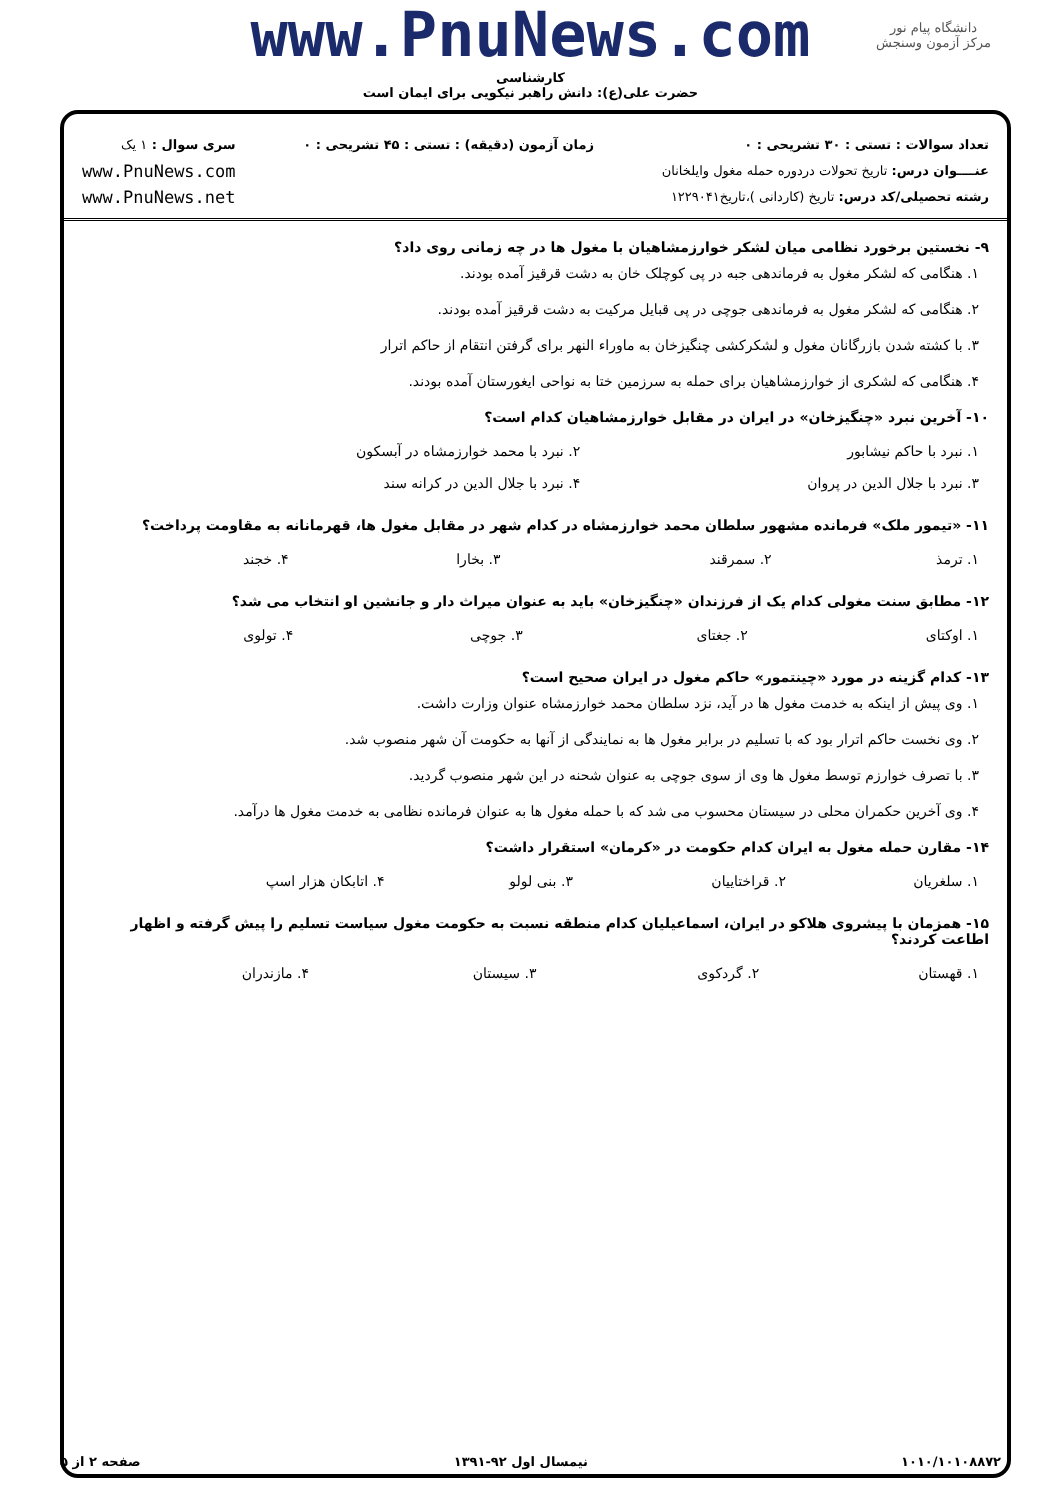دانشگاه پیام نور
مرکز آزمون وسنجش
www.PnuNews.com
کارشناسی
حضرت علی(ع): دانش راهبر نیکویی برای ایمان است
تعداد سوالات : تستی : ۳۰ تشریحی : ۰
عنــــوان درس: تاریخ تحولات دردوره حمله مغول وایلخانان
رشته تحصیلی/کد درس: تاریخ (کاردانی )،تاریخ۱۲۲۹۰۴۱
زمان آزمون (دقیقه) : تستی : ۴۵ تشریحی : ۰
سری سوال : ۱ یک
www.PnuNews.com
www.PnuNews.net
۹- نخستین برخورد نظامی میان لشکر خوارزمشاهیان با مغول ها در چه زمانی روی داد؟
۱. هنگامی که لشکر مغول به فرماندهی جبه در پی کوچلک خان به دشت قرقیز آمده بودند.
۲. هنگامی که لشکر مغول به فرماندهی جوچی در پی قبایل مرکیت به دشت قرقیز آمده بودند.
۳. با کشته شدن بازرگانان مغول و لشکرکشی چنگیزخان به ماوراء النهر برای گرفتن انتقام از حاکم اترار
۴. هنگامی که لشکری از خوارزمشاهیان برای حمله به سرزمین ختا به نواحی ایغورستان آمده بودند.
۱۰- آخرین نبرد «چنگیزخان» در ایران در مقابل خوارزمشاهیان کدام است؟
| ۱. نبرد با حاکم نیشابور | ۲. نبرد با محمد خوارزمشاه در آبسکون |
| ۳. نبرد با جلال الدین در پروان | ۴. نبرد با جلال الدین در کرانه سند |
۱۱- «تیمور ملک» فرمانده مشهور سلطان محمد خوارزمشاه در کدام شهر در مقابل مغول ها، قهرمانانه به مقاومت پرداخت؟
| ۱. ترمذ | ۲. سمرقند | ۳. بخارا | ۴. خجند |
۱۲- مطابق سنت مغولی کدام یک از فرزندان «چنگیزخان» باید به عنوان میراث دار و جانشین او انتخاب می شد؟
| ۱. اوکتای | ۲. جغتای | ۳. جوچی | ۴. تولوی |
۱۳- کدام گزینه در مورد «چینتمور» حاکم مغول در ایران صحیح است؟
۱. وی پیش از اینکه به خدمت مغول ها در آید، نزد سلطان محمد خوارزمشاه عنوان وزارت داشت.
۲. وی نخست حاکم اترار بود که با تسلیم در برابر مغول ها به نمایندگی از آنها به حکومت آن شهر منصوب شد.
۳. با تصرف خوارزم توسط مغول ها وی از سوی جوچی به عنوان شحنه در این شهر منصوب گردید.
۴. وی آخرین حکمران محلی در سیستان محسوب می شد که با حمله مغول ها به عنوان فرمانده نظامی به خدمت مغول ها درآمد.
۱۴- مقارن حمله مغول به ایران کدام حکومت در «کرمان» استقرار داشت؟
| ۱. سلغریان | ۲. قراختاییان | ۳. بنی لولو | ۴. اتابکان هزار اسپ |
۱۵- همزمان با پیشروی هلاکو در ایران، اسماعیلیان کدام منطقه نسبت به حکومت مغول سیاست تسلیم را پیش گرفته و اظهار اطاعت کردند؟
| ۱. قهستان | ۲. گردکوی | ۳. سیستان | ۴. مازندران |
۱۰۱۰/۱۰۱۰۸۸۷۲ نیمسال اول ۹۲-۱۳۹۱ صفحه ۲ از ۵